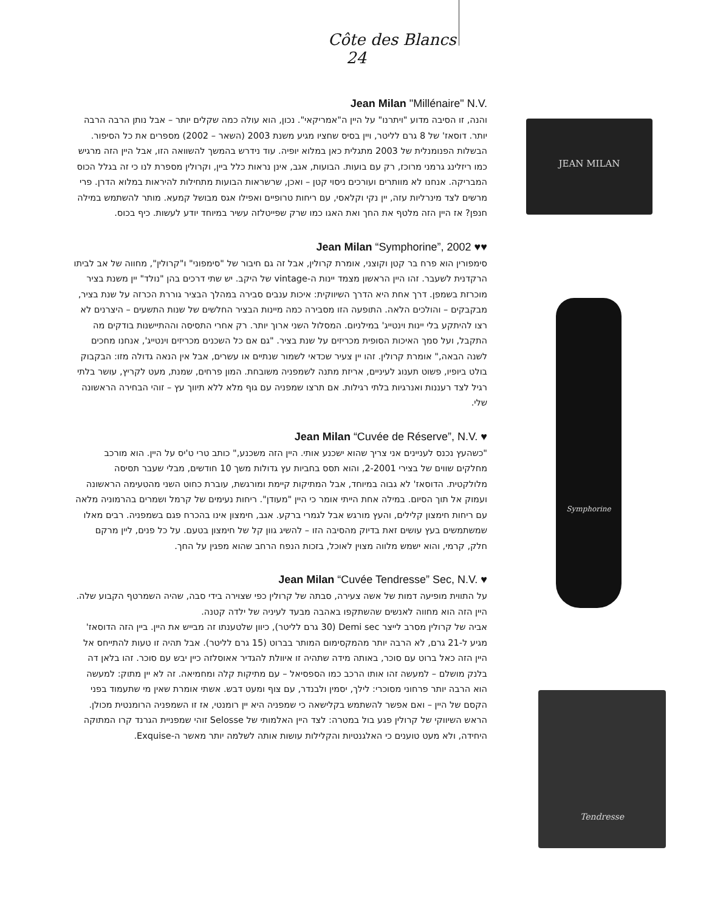Côte des Blancs 24
JEAN MILAN
Symphorine
Tendresse
Jean Milan "Millénaire" N.V.
והנה, זו הסיבה מדוע "ויתרנו" על היין ה"אמריקאי". נכון, הוא עולה כמה שקלים יותר – אבל נותן הרבה הרבה יותר. דוסאז' של 8 גרם לליטר, ויין בסיס שחציו מגיע משנת 2003 (השאר – 2002) מספרים את כל הסיפור. הבשלות הפנומנלית של 2003 מתגלית כאן במלוא יופיה. עוד נידרש בהמשך להשוואה הזו, אבל היין הזה מרגיש כמו ריזלינג גרמני מרוכז, רק עם בועות. הבועות, אגב, אינן נראות כלל ביין, וקרולין מספרת לנו כי זה בגלל הכוס המבריקה. אנחנו לא מוותרים ועורכים ניסוי קטן – ואכן, שרשראות הבועות מתחילות להיראות במלוא הדרן. פרי מרשים לצד מינרליות עזה, יין נקי וקלאסי, עם ריחות טרופיים ואפילו אגס מבושל קמעא. מותר להשתמש במילה חנפן? אז היין הזה מלטף את החך ואת האגו כמו שרק שפייטלזה עשיר במיוחד יודע לעשות. כיף בכוס.
Jean Milan “Symphorine”, 2002 ♥♥
סימפורין הוא פרח בר קטן וקוצני, אומרת קרולין, אבל זה גם חיבור של "סימפוני" ו"קרולין", מחווה של אב לביתו הרקדנית לשעבר. זהו היין הראשון מצמד יינות ה-vintage של היקב. יש שתי דרכים בהן "נולד" יין משנת בציר מוכרזת בשמפן. דרך אחת היא הדרך השיווקית: איכות ענבים סבירה במהלך הבציר גוררת הכרזה על שנת בציר, מבקבקים – והולכים הלאה. התופעה הזו מסבירה כמה מיינות הבציר החלשים של שנות התשעים – היצרנים לא רצו להיתקע בלי יינות וינטייג' במילניום. המסלול השני ארוך יותר. רק אחרי התסיסה וההתיישנות בודקים מה התקבל, ועל סמך האיכות הסופית מכריזים על שנת בציר. "גם אם כל השכנים מכריזים וינטייג', אנחנו מחכים לשנה הבאה," אומרת קרולין. זהו יין צעיר שכדאי לשמור שנתיים או עשרים, אבל אין הנאה גדולה מזו: הבקבוק בולט ביופיו, פשוט תענוג לעיניים, אריזת מתנה לשמפניה משובחת. המון פרחים, שמנת, מעט לקריץ, עושר בלתי רגיל לצד רעננות ואנרגיות בלתי רגילות. אם תרצו שמפניה עם גוף מלא ללא תיווך עץ – זוהי הבחירה הראשונה שלי.
Jean Milan “Cuvée de Réserve”, N.V. ♥
"כשהעץ נכנס לעניינים אני צריך שהוא ישכנע אותי. היין הזה משכנע," כותב טרי ט'יס על היין. הוא מורכב מחלקים שווים של בצירי 2-2001, והוא תסס בחביות עץ גדולות משך 10 חודשים, מבלי שעבר תסיסה מלולקטית. הדוסאז' לא גבוה במיוחד, אבל המתיקות קיימת ומורגשת, עוברת כחוט השני מהטעימה הראשונה ועמוק אל תוך הסיום. במילה אחת הייתי אומר כי היין "מעודן". ריחות נעימים של קרמל ושמרים בהרמוניה מלאה עם ריחות חימצון קלילים, והעץ מורגש אבל לגמרי ברקע. אגב, חימצון אינו בהכרח פגם בשמפניה. רבים מאלו שמשתמשים בעץ עושים זאת בדיוק מהסיבה הזו – להשיג גוון קל של חימצון בטעם. על כל פנים, ליין מרקם חלק, קרמי, והוא ישמש מלווה מצוין לאוכל, בזכות הנפח הרחב שהוא מפגין על החך.
Jean Milan “Cuvée Tendresse” Sec, N.V. ♥
על התווית מופיעה דמות של אשה צעירה, סבתה של קרולין כפי שצוירה בידי סבה, שהיה השמרטף הקבוע שלה. היין הזה הוא מחווה לאנשים שהשתקפו באהבה מבעד לעיניה של ילדה קטנה.
אביה של קרולין מסרב לייצר Demi sec (30 גרם לליטר), כיוון שלטענתו זה מבייש את היין. ביין הזה הדוסאז' מגיע ל-21 גרם, לא הרבה יותר מהמקסימום המותר בברוט (15 גרם לליטר). אבל תהיה זו טעות להתייחס אל היין הזה כאל ברוט עם סוכר, באותה מידה שתהיה זו איוולת להגדיר אאוסלזה כיין יבש עם סוכר. זהו בלאן דה בלנק מושלם – למעשה זהו אותו הרכב כמו הספסיאל – עם מתיקות קלה ומחמיאה. זה לא יין מתוק: למעשה הוא הרבה יותר פרחוני מסוכרי: לילך, יסמין ולבנדר, עם צוף ומעט דבש. אשתי אומרת שאין מי שתעמוד בפני הקסם של היין – ואם אפשר להשתמש בקלישאה כי שמפניה היא יין רומנטי, אז זו השמפניה הרומנטית מכולן. הראש השיווקי של קרולין פגע בול במטרה: לצד היין האלמותי של Selosse זוהי שמפניית הגרנד קרו המתוקה היחידה, ולא מעט טוענים כי האלגנטיות והקלילות עושות אותה לשלמה יותר מאשר ה-Exquise.